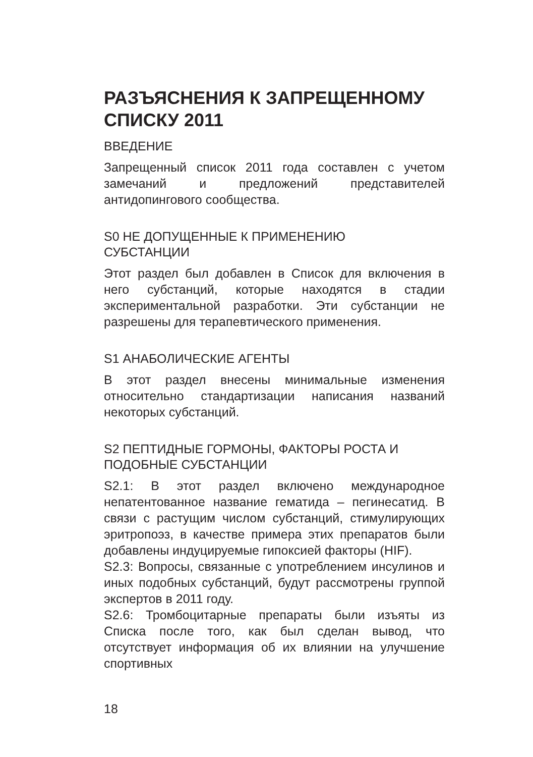РАЗЪЯСНЕНИЯ К ЗАПРЕЩЕННОМУ СПИСКУ 2011
ВВЕДЕНИЕ
Запрещенный список 2011 года составлен с учетом замечаний и предложений представителей антидопингового сообщества.
S0 НЕ ДОПУЩЕННЫЕ К ПРИМЕНЕНИЮ
СУБСТАНЦИИ
Этот раздел был добавлен в Список для включения в него субстанций, которые находятся в стадии экспериментальной разработки. Эти субстанции не разрешены для терапевтического применения.
S1 АНАБОЛИЧЕСКИЕ АГЕНТЫ
В этот раздел внесены минимальные изменения относительно стандартизации написания названий некоторых субстанций.
S2 ПЕПТИДНЫЕ ГОРМОНЫ, ФАКТОРЫ РОСТА И
ПОДОБНЫЕ СУБСТАНЦИИ
S2.1: В этот раздел включено международное непатентованное название гематида – пегинесатид. В связи с растущим числом субстанций, стимулирующих эритропоэз, в качестве примера этих препаратов были добавлены индуцируемые гипоксией факторы (HIF).
S2.3: Вопросы, связанные с употреблением инсулинов и иных подобных субстанций, будут рассмотрены группой экспертов в 2011 году.
S2.6: Тромбоцитарные препараты были изъяты из Списка после того, как был сделан вывод, что отсутствует информация об их влиянии на улучшение спортивных
18